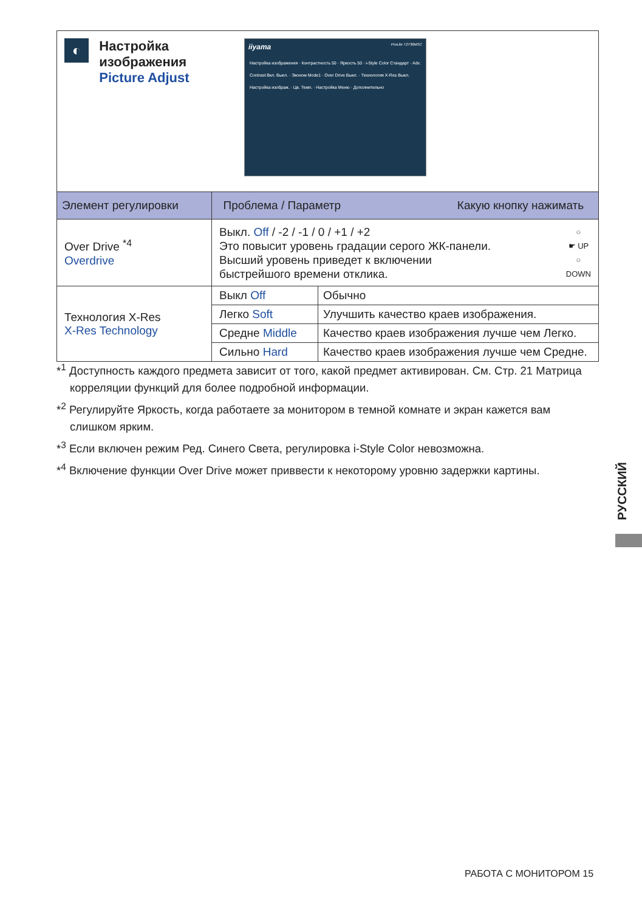| ◐ Настройка изображения Picture Adjust iiyama ProLite T2736MSC Настройка изображения · Контрастность 50 · Яркость 50 · i-Style Color Стандарт · Adv. Contrast Вкл. Выкл. · Эконом Mode1 · Over Drive Выкл. · Технология X-Res Выкл. Настройка изображ. · Цв. Темп. · Настройка Меню · Дополнительно | | |
| Элемент регулировки | Проблема / Параметр Какую кнопку нажимать | |
| Over Drive <sup>*4</sup> Overdrive | ○ ☛ UP ○ DOWN Выкл. Off / -2 / -1 / 0 / +1 / +2 Это повысит уровень градации серого ЖК-панели. Высший уровень приведет к включении быстрейшого времени отклика. | |
| Технология X-Res X-Res Technology | Выкл Off | Обычно |
| | Легко Soft | Улучшить качество краев изображения. |
| | Средне Middle | Качество краев изображения лучше чем Легко. |
| | Сильно Hard | Качество краев изображения лучше чем Средне. |
*<sup>1</sup> Доступность каждого предмета зависит от того, какой предмет активирован. См. Стр. 21 Матрица корреляции функций для более подробной информации.
*<sup>2</sup> Регулируйте Яркость, когда работаете за монитором в темной комнате и экран кажется вам слишком ярким.
*<sup>3</sup> Если включен режим Ред. Синего Света, регулировка i-Style Color невозможна.
*<sup>4</sup> Включение функции Over Drive может приввести к некоторому уровню задержки картины.
РУССКИЙ
РАБОТА С МОНИТОРОМ 15